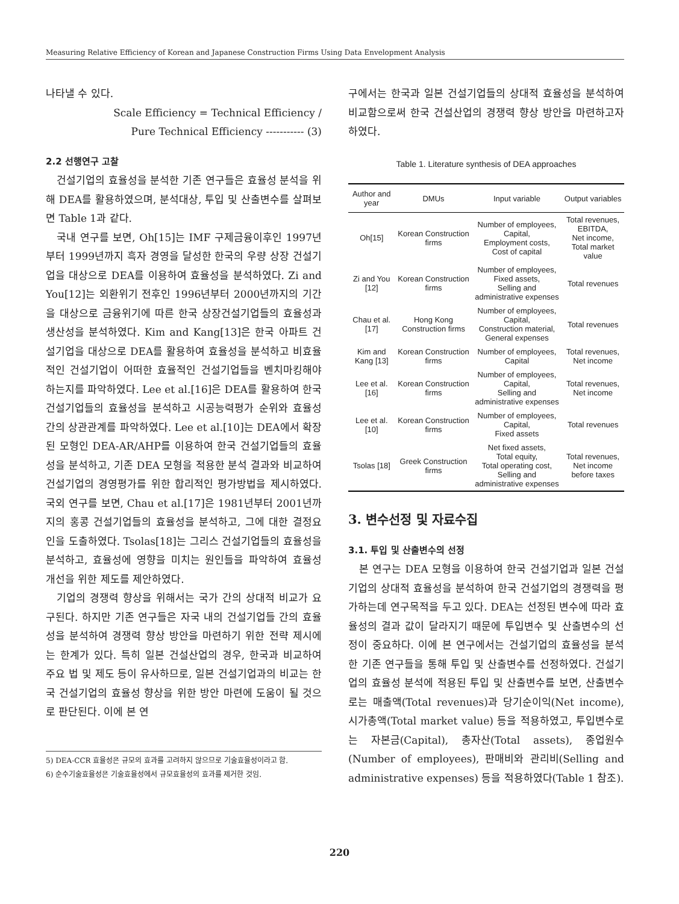Measuring Relative Efficiency of Korean and Japanese Construction Firms Using Data Envelopment Analysis
나타낼 수 있다.
Scale Efficiency = Technical Efficiency /
Pure Technical Efficiency ----------- (3)
2.2 선행연구 고찰
건설기업의 효율성을 분석한 기존 연구들은 효율성 분석을 위해 DEA를 활용하였으며, 분석대상, 투입 및 산출변수를 살펴보면 Table 1과 같다.
국내 연구를 보면, Oh[15]는 IMF 구제금융이후인 1997년부터 1999년까지 흑자 경영을 달성한 한국의 우량 상장 건설기업을 대상으로 DEA를 이용하여 효율성을 분석하였다. Zi and You[12]는 외환위기 전후인 1996년부터 2000년까지의 기간을 대상으로 금융위기에 따른 한국 상장건설기업들의 효율성과 생산성을 분석하였다. Kim and Kang[13]은 한국 아파트 건설기업을 대상으로 DEA를 활용하여 효율성을 분석하고 비효율적인 건설기업이 어떠한 효율적인 건설기업들을 벤치마킹해야 하는지를 파악하였다. Lee et al.[16]은 DEA를 활용하여 한국 건설기업들의 효율성을 분석하고 시공능력평가 순위와 효율성 간의 상관관계를 파악하였다. Lee et al.[10]는 DEA에서 확장된 모형인 DEA-AR/AHP를 이용하여 한국 건설기업들의 효율성을 분석하고, 기존 DEA 모형을 적용한 분석 결과와 비교하여 건설기업의 경영평가를 위한 합리적인 평가방법을 제시하였다. 국외 연구를 보면, Chau et al.[17]은 1981년부터 2001년까지의 홍콩 건설기업들의 효율성을 분석하고, 그에 대한 결정요인을 도출하였다. Tsolas[18]는 그리스 건설기업들의 효율성을 분석하고, 효율성에 영향을 미치는 원인들을 파악하여 효율성 개선을 위한 제도를 제안하였다.
기업의 경쟁력 향상을 위해서는 국가 간의 상대적 비교가 요구된다. 하지만 기존 연구들은 자국 내의 건설기업들 간의 효율성을 분석하여 경쟁력 향상 방안을 마련하기 위한 전략 제시에는 한계가 있다. 특히 일본 건설산업의 경우, 한국과 비교하여 주요 법 및 제도 등이 유사하므로, 일본 건설기업과의 비교는 한국 건설기업의 효율성 향상을 위한 방안 마련에 도움이 될 것으로 판단된다. 이에 본 연
5) DEA-CCR 효율성은 규모의 효과를 고려하지 않으므로 기술효율성이라고 함.
6) 순수기술효율성은 기술효율성에서 규모효율성의 효과를 제거한 것임.
구에서는 한국과 일본 건설기업들의 상대적 효율성을 분석하여 비교함으로써 한국 건설산업의 경쟁력 향상 방안을 마련하고자 하였다.
Table 1. Literature synthesis of DEA approaches
| Author and year | DMUs | Input variable | Output variables |
| --- | --- | --- | --- |
| Oh[15] | Korean Construction firms | Number of employees, Capital, Employment costs, Cost of capital | Total revenues, EBITDA, Net income, Total market value |
| Zi and You [12] | Korean Construction firms | Number of employees, Fixed assets, Selling and administrative expenses | Total revenues |
| Chau et al. [17] | Hong Kong Construction firms | Number of employees, Capital, Construction material, General expenses | Total revenues |
| Kim and Kang [13] | Korean Construction firms | Number of employees, Capital | Total revenues, Net income |
| Lee et al. [16] | Korean Construction firms | Number of employees, Capital, Selling and administrative expenses | Total revenues, Net income |
| Lee et al. [10] | Korean Construction firms | Number of employees, Capital, Fixed assets | Total revenues |
| Tsolas [18] | Greek Construction firms | Net fixed assets, Total equity, Total operating cost, Selling and administrative expenses | Total revenues, Net income before taxes |
3. 변수선정 및 자료수집
3.1. 투입 및 산출변수의 선정
본 연구는 DEA 모형을 이용하여 한국 건설기업과 일본 건설기업의 상대적 효율성을 분석하여 한국 건설기업의 경쟁력을 평가하는데 연구목적을 두고 있다. DEA는 선정된 변수에 따라 효율성의 결과 값이 달라지기 때문에 투입변수 및 산출변수의 선정이 중요하다. 이에 본 연구에서는 건설기업의 효율성을 분석한 기존 연구들을 통해 투입 및 산출변수를 선정하였다. 건설기업의 효율성 분석에 적용된 투입 및 산출변수를 보면, 산출변수로는 매출액(Total revenues)과 당기순이익(Net income), 시가총액(Total market value) 등을 적용하였고, 투입변수로는 자본금(Capital), 총자산(Total assets), 종업원수(Number of employees), 판매비와 관리비(Selling and administrative expenses) 등을 적용하였다(Table 1 참조).
220